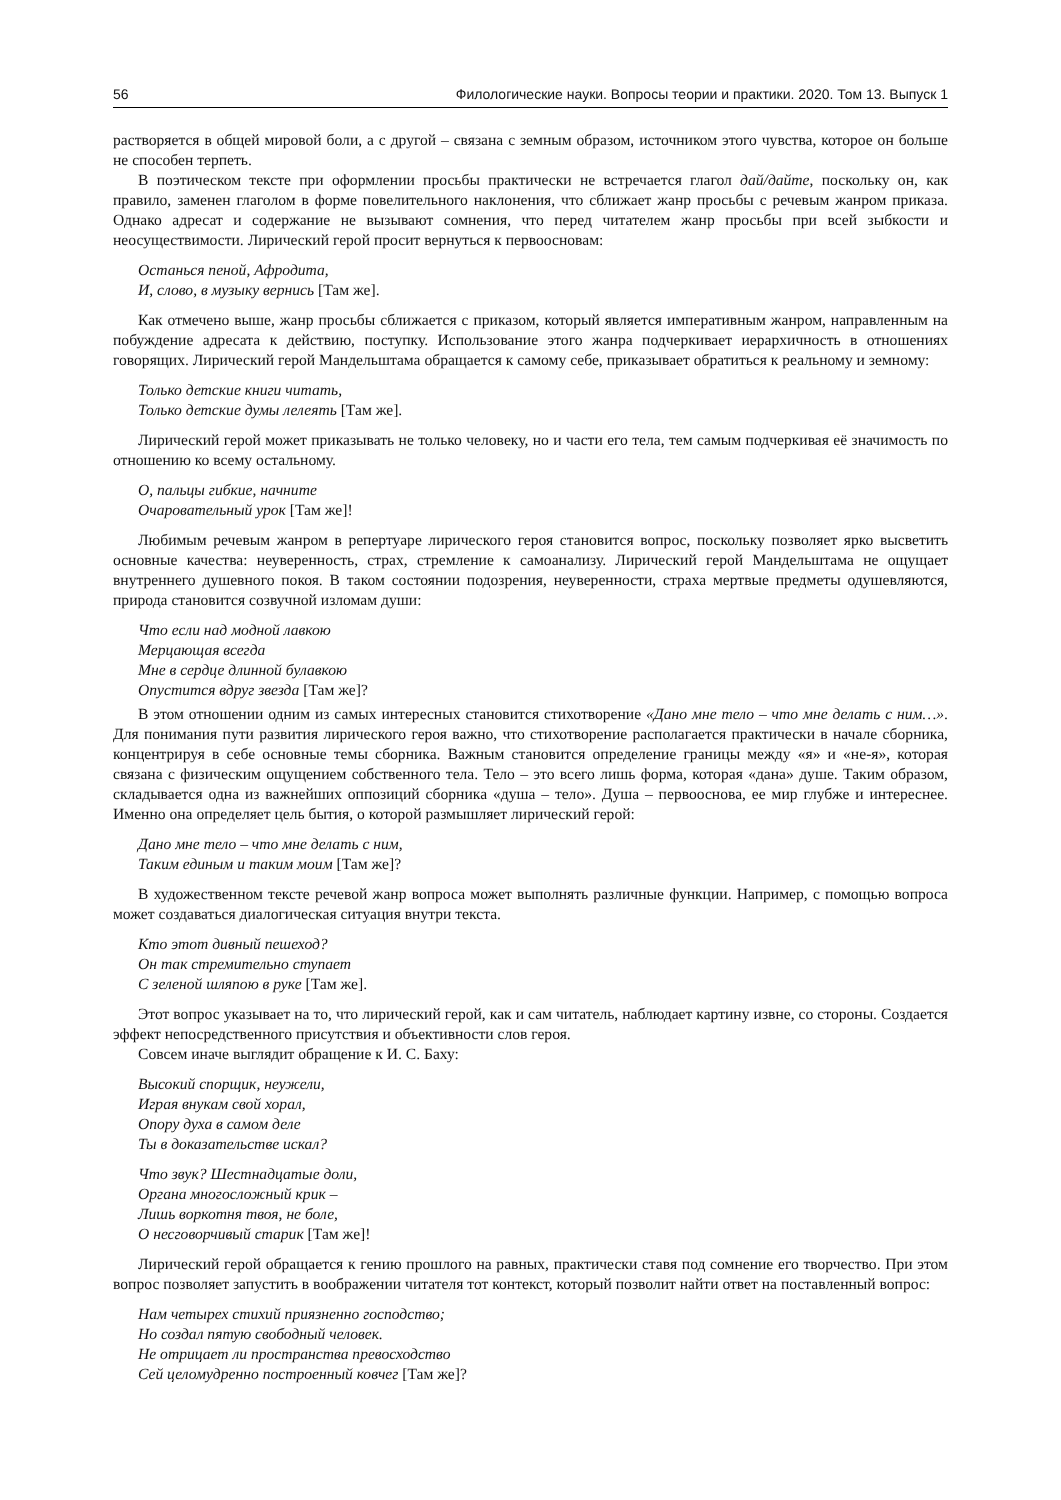56 Филологические науки. Вопросы теории и практики. 2020. Том 13. Выпуск 1
растворяется в общей мировой боли, а с другой – связана с земным образом, источником этого чувства, которое он больше не способен терпеть.
В поэтическом тексте при оформлении просьбы практически не встречается глагол дай/дайте, поскольку он, как правило, заменен глаголом в форме повелительного наклонения, что сближает жанр просьбы с речевым жанром приказа. Однако адресат и содержание не вызывают сомнения, что перед читателем жанр просьбы при всей зыбкости и неосуществимости. Лирический герой просит вернуться к первоосновам:
Останься пеной, Афродита,
И, слово, в музыку вернись [Там же].
Как отмечено выше, жанр просьбы сближается с приказом, который является императивным жанром, направленным на побуждение адресата к действию, поступку. Использование этого жанра подчеркивает иерархичность в отношениях говорящих. Лирический герой Мандельштама обращается к самому себе, приказывает обратиться к реальному и земному:
Только детские книги читать,
Только детские думы лелеять [Там же].
Лирический герой может приказывать не только человеку, но и части его тела, тем самым подчеркивая её значимость по отношению ко всему остальному.
О, пальцы гибкие, начните
Очаровательный урок [Там же]!
Любимым речевым жанром в репертуаре лирического героя становится вопрос, поскольку позволяет ярко высветить основные качества: неуверенность, страх, стремление к самоанализу. Лирический герой Мандельштама не ощущает внутреннего душевного покоя. В таком состоянии подозрения, неуверенности, страха мертвые предметы одушевляются, природа становится созвучной изломам души:
Что если над модной лавкою
Мерцающая всегда
Мне в сердце длинной булавкою
Опустится вдруг звезда [Там же]?
В этом отношении одним из самых интересных становится стихотворение «Дано мне тело – что мне делать с ним…». Для понимания пути развития лирического героя важно, что стихотворение располагается практически в начале сборника, концентрируя в себе основные темы сборника. Важным становится определение границы между «я» и «не-я», которая связана с физическим ощущением собственного тела. Тело – это всего лишь форма, которая «дана» душе. Таким образом, складывается одна из важнейших оппозиций сборника «душа – тело». Душа – первооснова, ее мир глубже и интереснее. Именно она определяет цель бытия, о которой размышляет лирический герой:
Дано мне тело – что мне делать с ним,
Таким единым и таким моим [Там же]?
В художественном тексте речевой жанр вопроса может выполнять различные функции. Например, с помощью вопроса может создаваться диалогическая ситуация внутри текста.
Кто этот дивный пешеход?
Он так стремительно ступает
С зеленой шляпою в руке [Там же].
Этот вопрос указывает на то, что лирический герой, как и сам читатель, наблюдает картину извне, со стороны. Создается эффект непосредственного присутствия и объективности слов героя.
Совсем иначе выглядит обращение к И. С. Баху:
Высокий спорщик, неужели,
Играя внукам свой хорал,
Опору духа в самом деле
Ты в доказательстве искал?
Что звук? Шестнадцатые доли,
Органа многосложный крик –
Лишь воркотня твоя, не боле,
О несговорчивый старик [Там же]!
Лирический герой обращается к гению прошлого на равных, практически ставя под сомнение его творчество. При этом вопрос позволяет запустить в воображении читателя тот контекст, который позволит найти ответ на поставленный вопрос:
Нам четырех стихий приязненно господство;
Но создал пятую свободный человек.
Не отрицает ли пространства превосходство
Сей целомудренно построенный ковчег [Там же]?